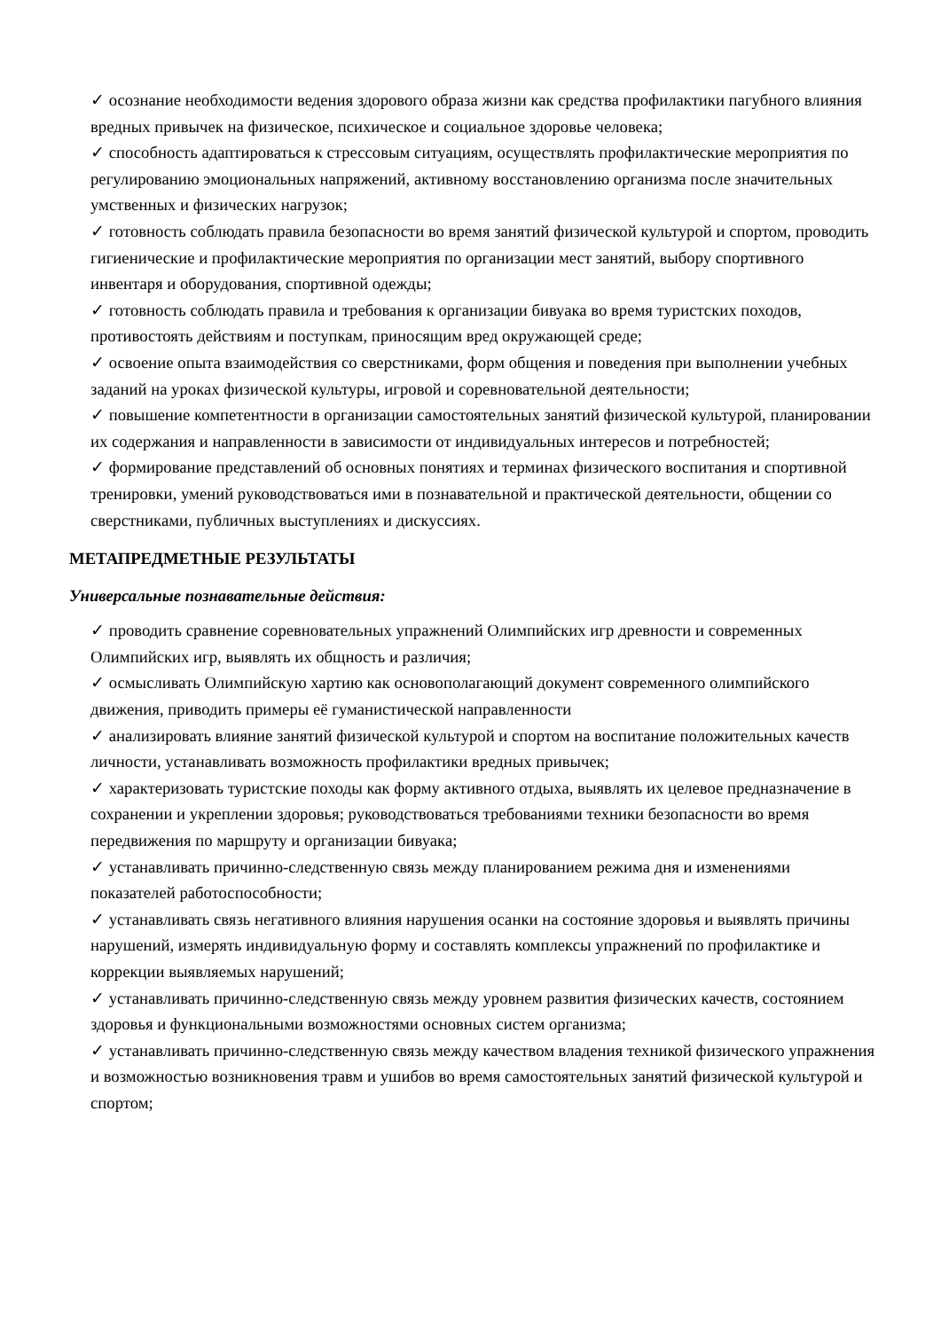✓ осознание необходимости ведения здорового образа жизни как средства профилактики пагубного влияния вредных привычек на физическое, психическое и социальное здоровье человека;
✓ способность адаптироваться к стрессовым ситуациям, осуществлять профилактические мероприятия по регулированию эмоциональных напряжений, активному восстановлению организма после значительных умственных и физических нагрузок;
✓ готовность соблюдать правила безопасности во время занятий физической культурой и спортом, проводить гигиенические и профилактические мероприятия по организации мест занятий, выбору спортивного инвентаря и оборудования, спортивной одежды;
✓ готовность соблюдать правила и требования к организации бивуака во время туристских походов, противостоять действиям и поступкам, приносящим вред окружающей среде;
✓ освоение опыта взаимодействия со сверстниками, форм общения и поведения при выполнении учебных заданий на уроках физической культуры, игровой и соревновательной деятельности;
✓ повышение компетентности в организации самостоятельных занятий физической культурой, планировании их содержания и направленности в зависимости от индивидуальных интересов и потребностей;
✓ формирование представлений об основных понятиях и терминах физического воспитания и спортивной тренировки, умений руководствоваться ими в познавательной и практической деятельности, общении со сверстниками, публичных выступлениях и дискуссиях.
МЕТАПРЕДМЕТНЫЕ РЕЗУЛЬТАТЫ
Универсальные познавательные действия:
✓ проводить сравнение соревновательных упражнений Олимпийских игр древности и современных Олимпийских игр, выявлять их общность и различия;
✓ осмысливать Олимпийскую хартию как основополагающий документ современного олимпийского движения, приводить примеры её гуманистической направленности
✓ анализировать влияние занятий физической культурой и спортом на воспитание положительных качеств личности, устанавливать возможность профилактики вредных привычек;
✓ характеризовать туристские походы как форму активного отдыха, выявлять их целевое предназначение в сохранении и укреплении здоровья; руководствоваться требованиями техники безопасности во время передвижения по маршруту и организации бивуака;
✓ устанавливать причинно-следственную связь между планированием режима дня и изменениями показателей работоспособности;
✓ устанавливать связь негативного влияния нарушения осанки на состояние здоровья и выявлять причины нарушений, измерять индивидуальную форму и составлять комплексы упражнений по профилактике и коррекции выявляемых нарушений;
✓ устанавливать причинно-следственную связь между уровнем развития физических качеств, состоянием здоровья и функциональными возможностями основных систем организма;
✓ устанавливать причинно-следственную связь между качеством владения техникой физического упражнения и возможностью возникновения травм и ушибов во время самостоятельных занятий физической культурой и спортом;